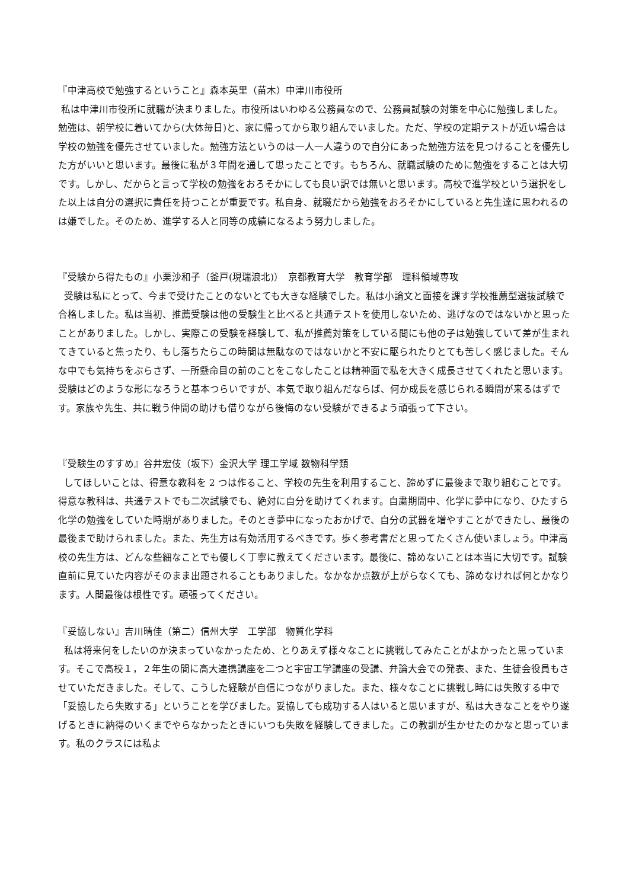『中津高校で勉強するということ』森本英里（苗木）中津川市役所
私は中津川市役所に就職が決まりました。市役所はいわゆる公務員なので、公務員試験の対策を中心に勉強しました。勉強は、朝学校に着いてから(大体毎日)と、家に帰ってから取り組んでいました。ただ、学校の定期テストが近い場合は学校の勉強を優先させていました。勉強方法というのは一人一人違うので自分にあった勉強方法を見つけることを優先した方がいいと思います。最後に私が３年間を通して思ったことです。もちろん、就職試験のために勉強をすることは大切です。しかし、だからと言って学校の勉強をおろそかにしても良い訳では無いと思います。高校で進学校という選択をした以上は自分の選択に責任を持つことが重要です。私自身、就職だから勉強をおろそかにしていると先生達に思われるのは嫌でした。そのため、進学する人と同等の成績になるよう努力しました。
『受験から得たもの』小栗沙和子（釜戸(現瑞浪北)）　京都教育大学　教育学部　理科領域専攻
受験は私にとって、今まで受けたことのないとても大きな経験でした。私は小論文と面接を課す学校推薦型選抜試験で合格しました。私は当初、推薦受験は他の受験生と比べると共通テストを使用しないため、逃げなのではないかと思ったことがありました。しかし、実際この受験を経験して、私が推薦対策をしている間にも他の子は勉強していて差が生まれてきていると焦ったり、もし落ちたらこの時間は無駄なのではないかと不安に駆られたりとても苦しく感じました。そんな中でも気持ちをぶらさず、一所懸命目の前のことをこなしたことは精神面で私を大きく成長させてくれたと思います。受験はどのような形になろうと基本つらいですが、本気で取り組んだならば、何か成長を感じられる瞬間が来るはずです。家族や先生、共に戦う仲間の助けも借りながら後悔のない受験ができるよう頑張って下さい。
『受験生のすすめ』谷井宏伎（坂下）金沢大学 理工学域 数物科学類
してほしいことは、得意な教科を 2 つは作ること、学校の先生を利用すること、諦めずに最後まで取り組むことです。得意な教科は、共通テストでも二次試験でも、絶対に自分を助けてくれます。自粛期間中、化学に夢中になり、ひたすら化学の勉強をしていた時期がありました。そのとき夢中になったおかげで、自分の武器を増やすことができたし、最後の最後まで助けられました。また、先生方は有効活用するべきです。歩く参考書だと思ってたくさん使いましょう。中津高校の先生方は、どんな些細なことでも優しく丁寧に教えてくださいます。最後に、諦めないことは本当に大切です。試験直前に見ていた内容がそのまま出題されることもありました。なかなか点数が上がらなくても、諦めなければ何とかなります。人間最後は根性です。頑張ってください。
『妥協しない』吉川晴佳（第二）信州大学　工学部　物質化学科
私は将来何をしたいのか決まっていなかったため、とりあえず様々なことに挑戦してみたことがよかったと思っています。そこで高校１，２年生の間に高大連携講座を二つと宇宙工学講座の受講、弁論大会での発表、また、生徒会役員もさせていただきました。そして、こうした経験が自信につながりました。また、様々なことに挑戦し時には失敗する中で「妥協したら失敗する」ということを学びました。妥協しても成功する人はいると思いますが、私は大きなことをやり遂げるときに納得のいくまでやらなかったときにいつも失敗を経験してきました。この教訓が生かせたのかなと思っています。私のクラスには私よ